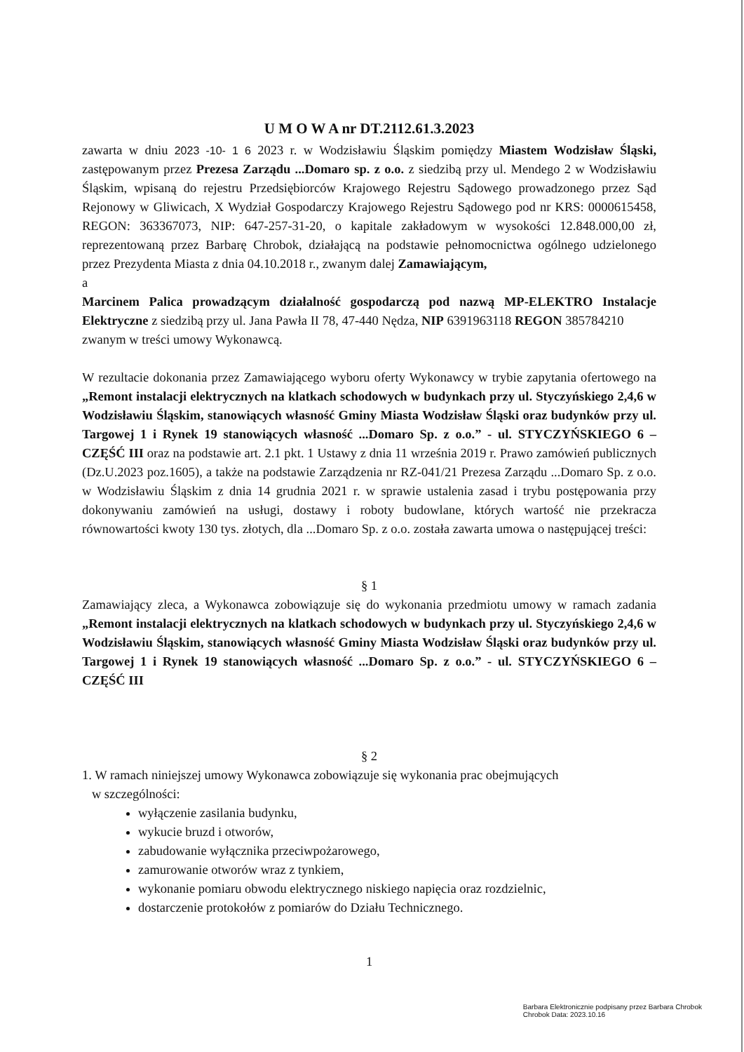U M O W A nr DT.2112.61.3.2023
zawarta w dniu 2023 -10- 1 6 2023 r. w Wodzisławiu Śląskim pomiędzy Miastem Wodzisław Śląski, zastępowanym przez Prezesa Zarządu ...Domaro sp. z o.o. z siedzibą przy ul. Mendego 2 w Wodzisławiu Śląskim, wpisaną do rejestru Przedsiębiorców Krajowego Rejestru Sądowego prowadzonego przez Sąd Rejonowy w Gliwicach, X Wydział Gospodarczy Krajowego Rejestru Sądowego pod nr KRS: 0000615458, REGON: 363367073, NIP: 647-257-31-20, o kapitale zakładowym w wysokości 12.848.000,00 zł, reprezentowaną przez Barbarę Chrobok, działającą na podstawie pełnomocnictwa ogólnego udzielonego przez Prezydenta Miasta z dnia 04.10.2018 r., zwanym dalej Zamawiającym,
a
Marcinem Palica prowadzącym działalność gospodarczą pod nazwą MP-ELEKTRO Instalacje Elektryczne z siedzibą przy ul. Jana Pawła II 78, 47-440 Nędza, NIP 6391963118 REGON 385784210
zwanym w treści umowy Wykonawcą.
W rezultacie dokonania przez Zamawiającego wyboru oferty Wykonawcy w trybie zapytania ofertowego na „Remont instalacji elektrycznych na klatkach schodowych w budynkach przy ul. Styczyńskiego 2,4,6 w Wodzisławiu Śląskim, stanowiących własność Gminy Miasta Wodzisław Śląski oraz budynków przy ul. Targowej 1 i Rynek 19 stanowiących własność ...Domaro Sp. z o.o.” - ul. STYCZYŃSKIEGO 6 – CZĘŚĆ III oraz na podstawie art. 2.1 pkt. 1 Ustawy z dnia 11 września 2019 r. Prawo zamówień publicznych (Dz.U.2023 poz.1605), a także na podstawie Zarządzenia nr RZ-041/21 Prezesa Zarządu ...Domaro Sp. z o.o. w Wodzisławiu Śląskim z dnia 14 grudnia 2021 r. w sprawie ustalenia zasad i trybu postępowania przy dokonywaniu zamówień na usługi, dostawy i roboty budowlane, których wartość nie przekracza równowartości kwoty 130 tys. złotych, dla ...Domaro Sp. z o.o. została zawarta umowa o następującej treści:
§ 1
Zamawiający zleca, a Wykonawca zobowiązuje się do wykonania przedmiotu umowy w ramach zadania „Remont instalacji elektrycznych na klatkach schodowych w budynkach przy ul. Styczyńskiego 2,4,6 w Wodzisławiu Śląskim, stanowiących własność Gminy Miasta Wodzisław Śląski oraz budynków przy ul. Targowej 1 i Rynek 19 stanowiących własność ...Domaro Sp. z o.o.” - ul. STYCZYŃSKIEGO 6 – CZĘŚĆ III
§ 2
1. W ramach niniejszej umowy Wykonawca zobowiązuje się wykonania prac obejmujących
w szczególności:
wyłączenie zasilania budynku,
wykucie bruzd i otworów,
zabudowanie wyłącznika przeciwpożarowego,
zamurowanie otworów wraz z tynkiem,
wykonanie pomiaru obwodu elektrycznego niskiego napięcia oraz rozdzielnic,
dostarczenie protokołów z pomiarów do Działu Technicznego.
1
Barbara Elektronicznie podpisany przez Barbara Chrobok
Chrobok Data: 2023.10.16